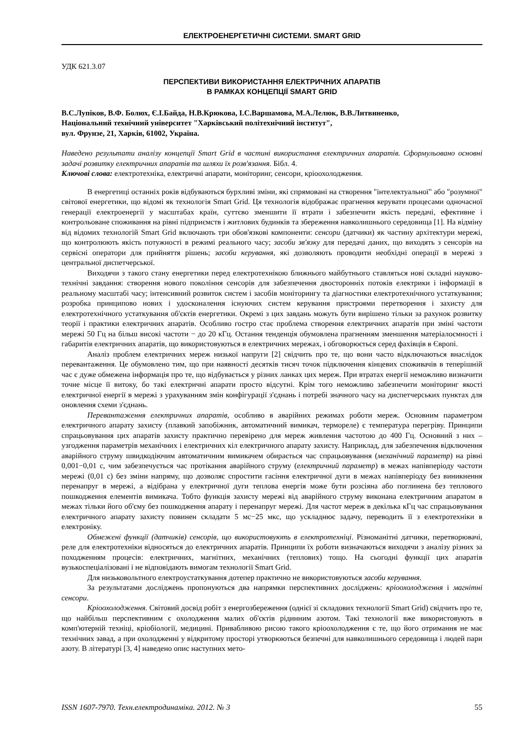ЕЛЕКТРОЕНЕРГЕТИЧНІ СИСТЕМИ. SMART GRID
УДК 621.3.07
ПЕРСПЕКТИВИ ВИКОРИСТАННЯ ЕЛЕКТРИЧНИХ АПАРАТІВ
В РАМКАХ КОНЦЕПЦІЇ SMART GRID
В.С.Лупіков, В.Ф. Болюх, Є.І.Байда, Н.В.Крюкова, І.С.Варшамова, М.А.Лелюк, В.В.Литвиненко,
Національний технічний університет "Харківський політехнічний інститут",
вул. Фрунзе, 21, Харків, 61002, Україна.
Наведено результати аналізу концепції Smart Grid в частині використання електричних апаратів. Сформульовано основні задачі розвитку електричних апаратів та шляхи їх розв'язання. Бібл. 4.
Ключові слова: електротехніка, електричні апарати, моніторинг, сенсори, кріоохолодження.
В енергетиці останніх років відбуваються бурхливі зміни, які спрямовані на створення "інтелектуальної" або "розумної" світової енергетики, що відомі як технологія Smart Grid. Ця технологія відображає прагнення керувати процесами одночасної генерації електроенергії у масштабах країн, суттєво зменшити її втрати і забезпечити якість передачі, ефективне і контрольоване споживання на рівні підприємств і житлових будинків та збереження навколишнього середовища [1]. На відміну від відомих технологій Smart Grid включають три обов'язкові компоненти: сенсори (датчики) як частину архітектури мережі, що контролюють якість потужності в режимі реального часу; засоби зв'язку для передачі даних, що виходять з сенсорів на сервісні оператори для прийняття рішень; засоби керування, які дозволяють проводити необхідні операції в мережі з центральної диспетчерської.
Виходячи з такого стану енергетики перед електротехнікою ближнього майбутнього ставляться нові складні науково-технічні завдання: створення нового покоління сенсорів для забезпечення двосторонніх потоків електрики і інформації в реальному масштабі часу; інтенсивний розвиток систем і засобів моніторингу та діагностики електротехнічного устаткування; розробка принципово нових і удосконалення існуючих систем керування пристроями перетворення і захисту для електротехнічного устаткування об'єктів енергетики. Окремі з цих завдань можуть бути вирішено тільки за рахунок розвитку теорії і практики електричних апаратів. Особливо гостро стає проблема створення електричних апаратів при зміні частоти мережі 50 Гц на більш високі частоти − до 20 кГц. Остання тенденція обумовлена прагненням зменшення матеріалоємності і габаритів електричних апаратів, що використовуються в електричних мережах, і обговорюється серед фахівців в Європі.
Аналіз проблем електричних мереж низької напруги [2] свідчить про те, що вони часто відключаються внаслідок перевантаження. Це обумовлено тим, що при наявності десятків тисяч точок підключення кінцевих споживачів в теперішній час є дуже обмежена інформація про те, що відбувається у різних ланках цих мереж. При втратах енергії неможливо визначити точне місце її витоку, бо такі електричні апарати просто відсутні. Крім того неможливо забезпечити моніторинг якості електричної енергії в мережі з урахуванням змін конфігурації з'єднань і потребі значного часу на диспетчерських пунктах для оновлення схеми з'єднань.
Перевантаження електричних апаратів, особливо в аварійних режимах роботи мереж. Основним параметром електричного апарату захисту (плавкий запобіжник, автоматичний вимикач, термореле) є температура перегріву. Принципи спрацьовування цих апаратів захисту практично перевірено для мереж живлення частотою до 400 Гц. Основний з них – узгодження параметрів механічних і електричних кіл електричного апарату захисту. Наприклад, для забезпечення відключення аварійного струму швидкодіючим автоматичним вимикачем обирається час спрацьовування (механічний параметр) на рівні 0,001−0,01 с, чим забезпечується час протікання аварійного струму (електричний параметр) в межах напівперіоду частоти мережі (0,01 с) без зміни напряму, що дозволяє спростити гасіння електричної дуги в межах напівперіоду без виникнення перенапруг в мережі, а відібрана у електричної дуги теплова енергія може бути розсіяна або поглинена без теплового пошкодження елементів вимикача. Тобто функція захисту мережі від аварійного струму виконана електричним апаратом в межах тільки його об'єму без пошкодження апарату і перенапруг мережі. Для частот мереж в декілька кГц час спрацьовування електричного апарату захисту повинен складати 5 мс−25 мкс, що ускладнює задачу, переводить її з електротехніки в електроніку.
Обмежені функції (датчиків) сенсорів, що використовують в електротехніці. Різноманітні датчики, перетворювачі, реле для електротехніки відносяться до електричних апаратів. Принципи їх роботи визначаються виходячи з аналізу різних за походженням процесів: електричних, магнітних, механічних (теплових) тощо. На сьогодні функції цих апаратів вузькоспеціалізовані і не відповідають вимогам технології Smart Grid.
Для низьковольтного електроустаткування дотепер практично не використовуються засоби керування.
За результатами досліджень пропонуються два напрямки перспективних досліджень: кріоохолодження і магнітні сенсори.
Кріоохолодження. Світовий досвід робіт з енергозбереження (однієї зі складових технології Smart Grid) свідчить про те, що найбільш перспективним є охолодження малих об'єктів рідинним азотом. Такі технології вже використовують в комп'ютерній техніці, кріобіології, медицині. Привабливою рисою такого кріоохолодження є те, що його отримання не має технічних завад, а при охолодженні у відкритому просторі утворюються безпечні для навколишнього середовища і людей пари азоту. В літературі [3, 4] наведено опис наступних мето-
ISSN 1607-7970. Техн.електродинаміка. 2012. № 3 55